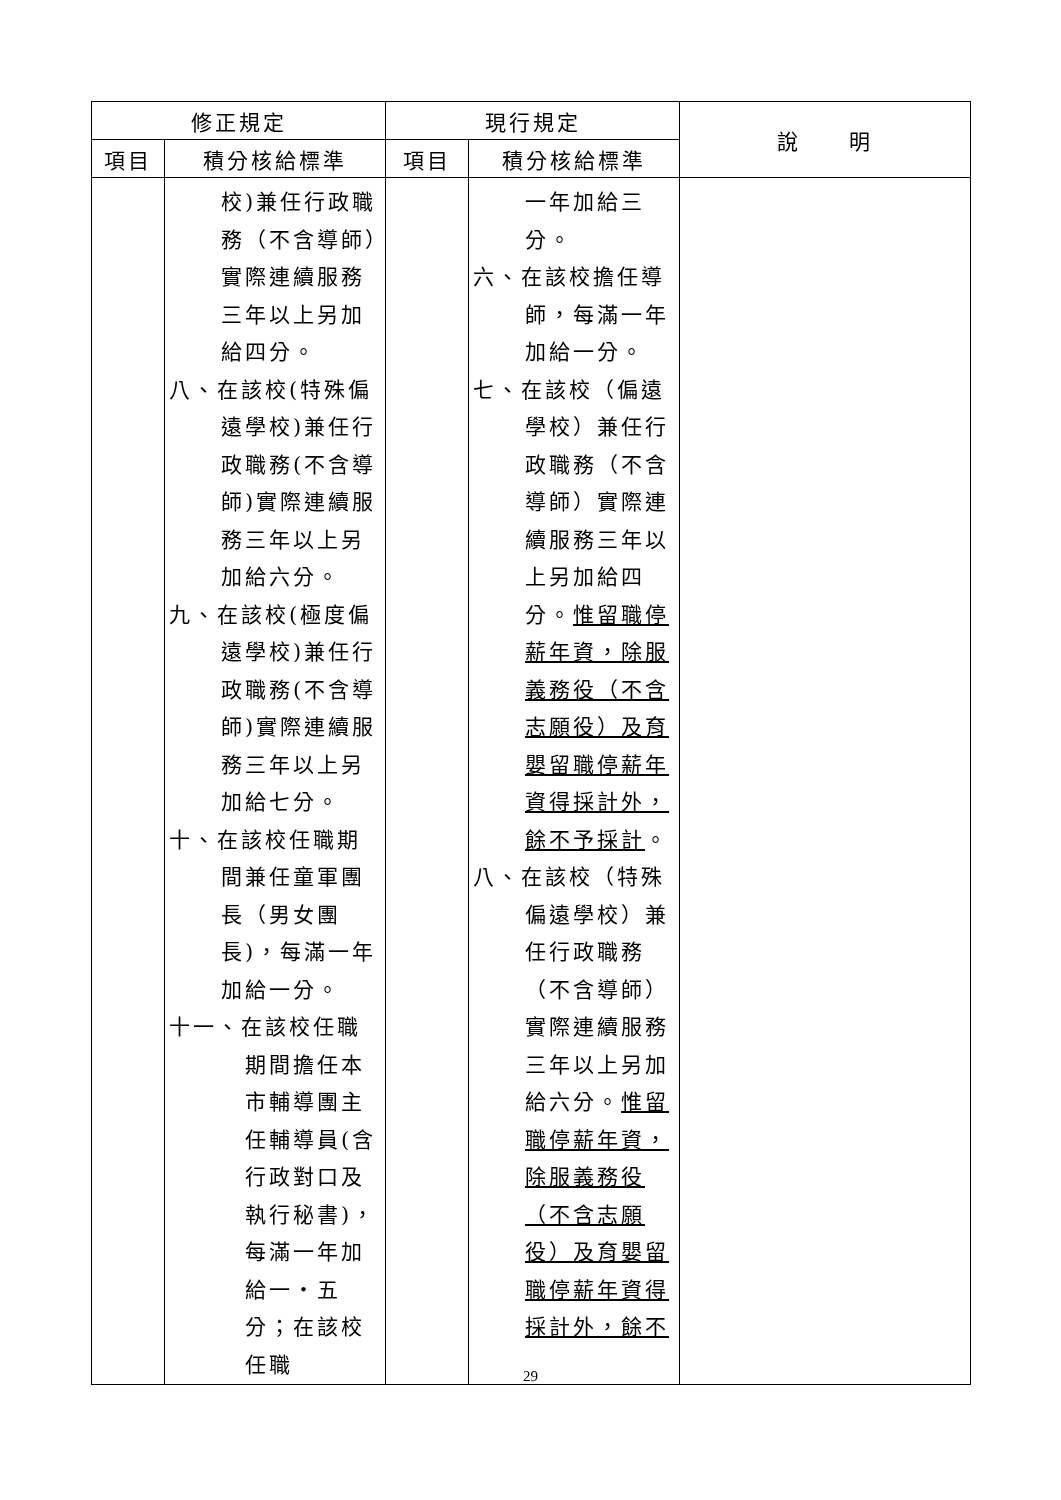| 修正規定 | | 現行規定 | | 說 明 |
| --- | --- | --- | --- | --- |
| 項目 | 積分核給標準 | 項目 | 積分核給標準 | |
| | 校)兼任行政職務（不含導師）實際連續服務三年以上另加給四分。 八、在該校(特殊偏 遠學校)兼任行政職務(不含導師)實際連續服務三年以上另加給六分。 九、在該校(極度偏 遠學校)兼任行政職務(不含導師)實際連續服務三年以上另加給七分。 十、在該校任職期 間兼任童軍團長（男女團長)，每滿一年加給一分。 十一、在該校任職 期間擔任本市輔導團主任輔導員(含行政對口及執行秘書)，每滿一年加給一‧五分；在該校任職 | | 一年加給三分。 六、在該校擔任導 師，每滿一年加給一分。 七、在該校（偏遠 學校）兼任行政職務（不含導師）實際連續服務三年以上另加給四分。 惟留職停薪年資，除服義務役（不含志願役）及育嬰留職停薪年資得採計外，餘不予採計 。 八、在該校（特殊 偏遠學校）兼任行政職務（不含導師）實際連續服務三年以上另加給六分。 惟留職停薪年資，除服義務役（不含志願役）及育嬰留職停薪年資得採計外，餘不 | |
29